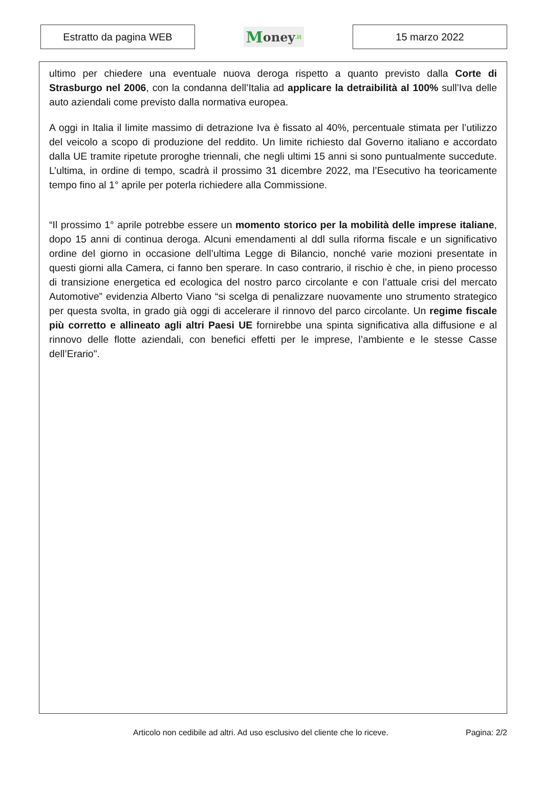Estratto da pagina WEB
Money.it
15 marzo 2022
ultimo per chiedere una eventuale nuova deroga rispetto a quanto previsto dalla Corte di Strasburgo nel 2006, con la condanna dell’Italia ad applicare la detraibilità al 100% sull’Iva delle auto aziendali come previsto dalla normativa europea.
A oggi in Italia il limite massimo di detrazione Iva è fissato al 40%, percentuale stimata per l’utilizzo del veicolo a scopo di produzione del reddito. Un limite richiesto dal Governo italiano e accordato dalla UE tramite ripetute proroghe triennali, che negli ultimi 15 anni si sono puntualmente succedute. L’ultima, in ordine di tempo, scadrà il prossimo 31 dicembre 2022, ma l’Esecutivo ha teoricamente tempo fino al 1° aprile per poterla richiedere alla Commissione.
“Il prossimo 1° aprile potrebbe essere un momento storico per la mobilità delle imprese italiane, dopo 15 anni di continua deroga. Alcuni emendamenti al ddl sulla riforma fiscale e un significativo ordine del giorno in occasione dell’ultima Legge di Bilancio, nonché varie mozioni presentate in questi giorni alla Camera, ci fanno ben sperare. In caso contrario, il rischio è che, in pieno processo di transizione energetica ed ecologica del nostro parco circolante e con l’attuale crisi del mercato Automotive” evidenzia Alberto Viano “si scelga di penalizzare nuovamente uno strumento strategico per questa svolta, in grado già oggi di accelerare il rinnovo del parco circolante. Un regime fiscale più corretto e allineato agli altri Paesi UE fornirebbe una spinta significativa alla diffusione e al rinnovo delle flotte aziendali, con benefici effetti per le imprese, l’ambiente e le stesse Casse dell’Erario".
Articolo non cedibile ad altri. Ad uso esclusivo del cliente che lo riceve. Pagina: 2/2